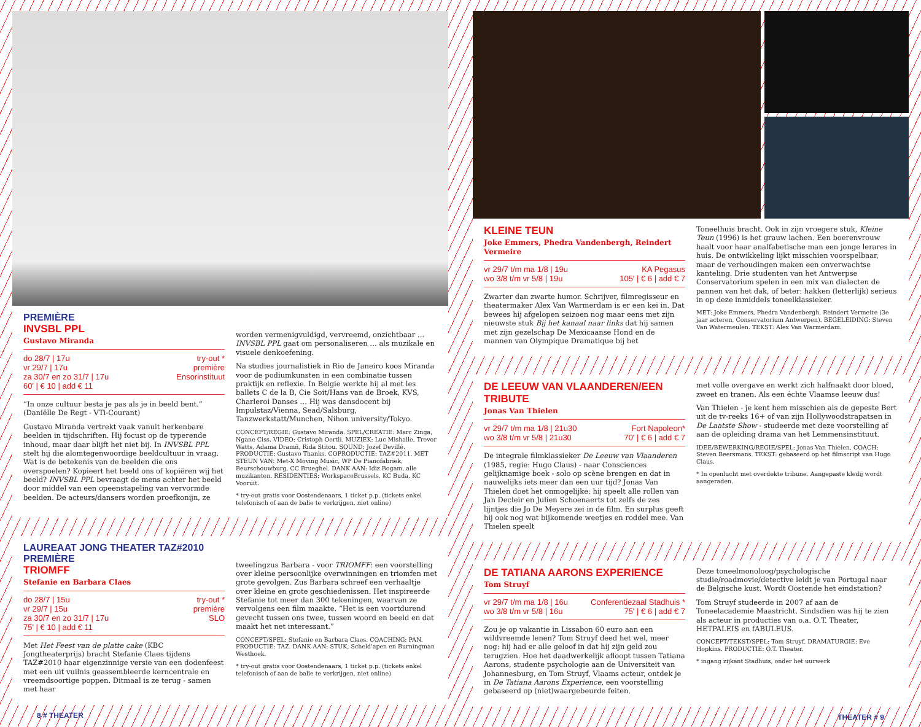PREMIÈRE
INVSBL PPL
Gustavo Miranda
do 28/7 | 17u
vr 29/7 | 17u
za 30/7 en zo 31/7 | 17u
60' | € 10 | add € 11
try-out *
première
Ensorinstituut
“In onze cultuur besta je pas als je in beeld bent.” (Daniëlle De Regt - VTi-Courant)
Gustavo Miranda vertrekt vaak vanuit herkenbare beelden in tijdschriften. Hij focust op de typerende inhoud, maar daar blijft het niet bij. In INVSBL PPL stelt hij die alomtegenwoordige beeldcultuur in vraag. Wat is de betekenis van de beelden die ons overspoelen? Kopieert het beeld ons of kopiëren wij het beeld? INVSBL PPL bevraagt de mens achter het beeld door middel van een opeenstapeling van vervormde beelden. De acteurs/dansers worden proefkonijn, ze
worden vermenigvuldigd, vervreemd, onzichtbaar … INVSBL PPL gaat om personaliseren … als muzikale en visuele denkoefening.
Na studies journalistiek in Rio de Janeiro koos Miranda voor de podiumkunsten in een combinatie tussen praktijk en reflexie. In Belgie werkte hij al met les ballets C de la B, Cie Soit/Hans van de Broek, KVS, Charleroi Danses … Hij was dansdocent bij Impulstaz/Vienna, Sead/Salsburg, Tanzwerkstatt/Munchen, Nihon university/Tokyo.
CONCEPT/REGIE: Gustavo Miranda. SPEL/CREATIE: Marc Zinga, Ngane Ciss. VIDEO: Cristoph Oertli. MUZIEK: Luc Mishalle, Trevor Watts, Adama Dramñ, Rida Stitou. SOUND: Jozef Devillé. PRODUCTIE: Gustavo Thanks. COPRODUCTIE: TAZ#2011. MET STEUN VAN: Met-X Moving Music, WP De Pianofabriek, Beurschouwburg, CC Brueghel. DANK AAN: Idiz Bogam, alle muzikanten. RESIDENTIES: WorkspaceBrussels, KC Buda, KC Vooruit.
* try-out gratis voor Oostendenaars, 1 ticket p.p. (tickets enkel telefonisch of aan de balie te verkrijgen, niet online)
LAUREAAT JONG THEATER TAZ#2010
PREMIÈRE
TRIOMFF
Stefanie en Barbara Claes
do 28/7 | 15u
vr 29/7 | 15u
za 30/7 en zo 31/7 | 17u
75' | € 10 | add € 11
try-out *
première
SLO
Met Het Feest van de platte cake (KBC Jongtheaterprijs) bracht Stefanie Claes tijdens TAZ#2010 haar eigenzinnige versie van een dodenfeest met een uit vuilnis geassembleerde kerncentrale en vreemdsoortige poppen. Ditmaal is ze terug - samen met haar
tweelingzus Barbara - voor TRIOMFF: een voorstelling over kleine persoonlijke overwinningen en triomfen met grote gevolgen. Zus Barbara schreef een verhaaltje over kleine en grote geschiedenissen. Het inspireerde Stefanie tot meer dan 300 tekeningen, waarvan ze vervolgens een film maakte. “Het is een voortdurend gevecht tussen ons twee, tussen woord en beeld en dat maakt het net interessant.”
CONCEPT/SPEL: Stefanie en Barbara Claes. COACHING: PAN. PRODUCTIE: TAZ. DANK AAN: STUK, Scheld'apen en Burningman Westhoek.
* try-out gratis voor Oostendenaars, 1 ticket p.p. (tickets enkel telefonisch of aan de balie te verkrijgen, niet online)
8 # THEATER
KLEINE TEUN
Joke Emmers, Phedra Vandenbergh, Reindert Vermeire
vr 29/7 t/m ma 1/8 | 19u
wo 3/8 t/m vr 5/8 | 19u
KA Pegasus
105' | € 6 | add € 7
Zwarter dan zwarte humor. Schrijver, filmregisseur en theatermaker Alex Van Warmerdam is er een kei in. Dat bewees hij afgelopen seizoen nog maar eens met zijn nieuwste stuk Bij het kanaal naar links dat hij samen met zijn gezelschap De Mexicaanse Hond en de mannen van Olympique Dramatique bij het
Toneelhuis bracht. Ook in zijn vroegere stuk, Kleine Teun (1996) is het grauw lachen. Een boerenvrouw haalt voor haar analfabetische man een jonge lerares in huis. De ontwikkeling lijkt misschien voorspelbaar, maar de verhoudingen maken een onverwachtse kanteling. Drie studenten van het Antwerpse Conservatorium spelen in een mix van dialecten de pannen van het dak, of beter: hakken (letterlijk) serieus in op deze inmiddels toneelklassieker.
MET: Joke Emmers, Phedra Vandenbergh, Reindert Vermeire (3e jaar acteren, Conservatorium Antwerpen). BEGELEIDING: Steven Van Watermeulen. TEKST: Alex Van Warmerdam.
DE LEEUW VAN VLAANDEREN/EEN TRIBUTE
Jonas Van Thielen
vr 29/7 t/m ma 1/8 | 21u30
wo 3/8 t/m vr 5/8 | 21u30
Fort Napoleon*
70' | € 6 | add € 7
De integrale filmklassieker De Leeuw van Vlaanderen (1985, regie: Hugo Claus) - naar Consciences gelijknamige boek - solo op scène brengen en dat in nauwelijks iets meer dan een uur tijd? Jonas Van Thielen doet het onmogelijke: hij speelt alle rollen van Jan Decleir en Julien Schoenaerts tot zelfs de zes lijntjes die Jo De Meyere zei in de film. En surplus geeft hij ook nog wat bijkomende weetjes en roddel mee. Van Thielen speelt
met volle overgave en werkt zich halfnaakt door bloed, zweet en tranen. Als een échte Vlaamse leeuw dus!
Van Thielen - je kent hem misschien als de gepeste Bert uit de tv-reeks 16+ of van zijn Hollywoodstrapatsen in De Laatste Show - studeerde met deze voorstelling af aan de opleiding drama van het Lemmensinstituut.
IDEE/BEWERKING/REGIE/SPEL: Jonas Van Thielen. COACH: Steven Beersmans. TEKST: gebaseerd op het filmscript van Hugo Claus.
* In openlucht met overdekte tribune. Aangepaste kledij wordt aangeraden.
DE TATIANA AARONS EXPERIENCE
Tom Struyf
vr 29/7 t/m ma 1/8 | 16u
wo 3/8 t/m vr 5/8 | 16u
Conferentiezaal Stadhuis *
75' | € 6 | add € 7
Zou je op vakantie in Lissabon 60 euro aan een wildvreemde lenen? Tom Struyf deed het wel, meer nog: hij had er alle geloof in dat hij zijn geld zou terugzien. Hoe het daadwerkelijk afloopt tussen Tatiana Aarons, studente psychologie aan de Universiteit van Johannesburg, en Tom Struyf, Vlaams acteur, ontdek je in De Tatiana Aarons Experience, een voorstelling gebaseerd op (niet)waargebeurde feiten.
Deze toneelmonoloog/psychologische studie/roadmovie/detective leidt je van Portugal naar de Belgische kust. Wordt Oostende het eindstation?
Tom Struyf studeerde in 2007 af aan de Toneelacademie Maastricht. Sindsdien was hij te zien als acteur in producties van o.a. O.T. Theater, HETPALEIS en fABULEUS.
CONCEPT/TEKST/SPEL: Tom Struyf. DRAMATURGIE: Eve Hopkins. PRODUCTIE: O.T. Theater.
* ingang zijkant Stadhuis, onder het uurwerk
THEATER # 9